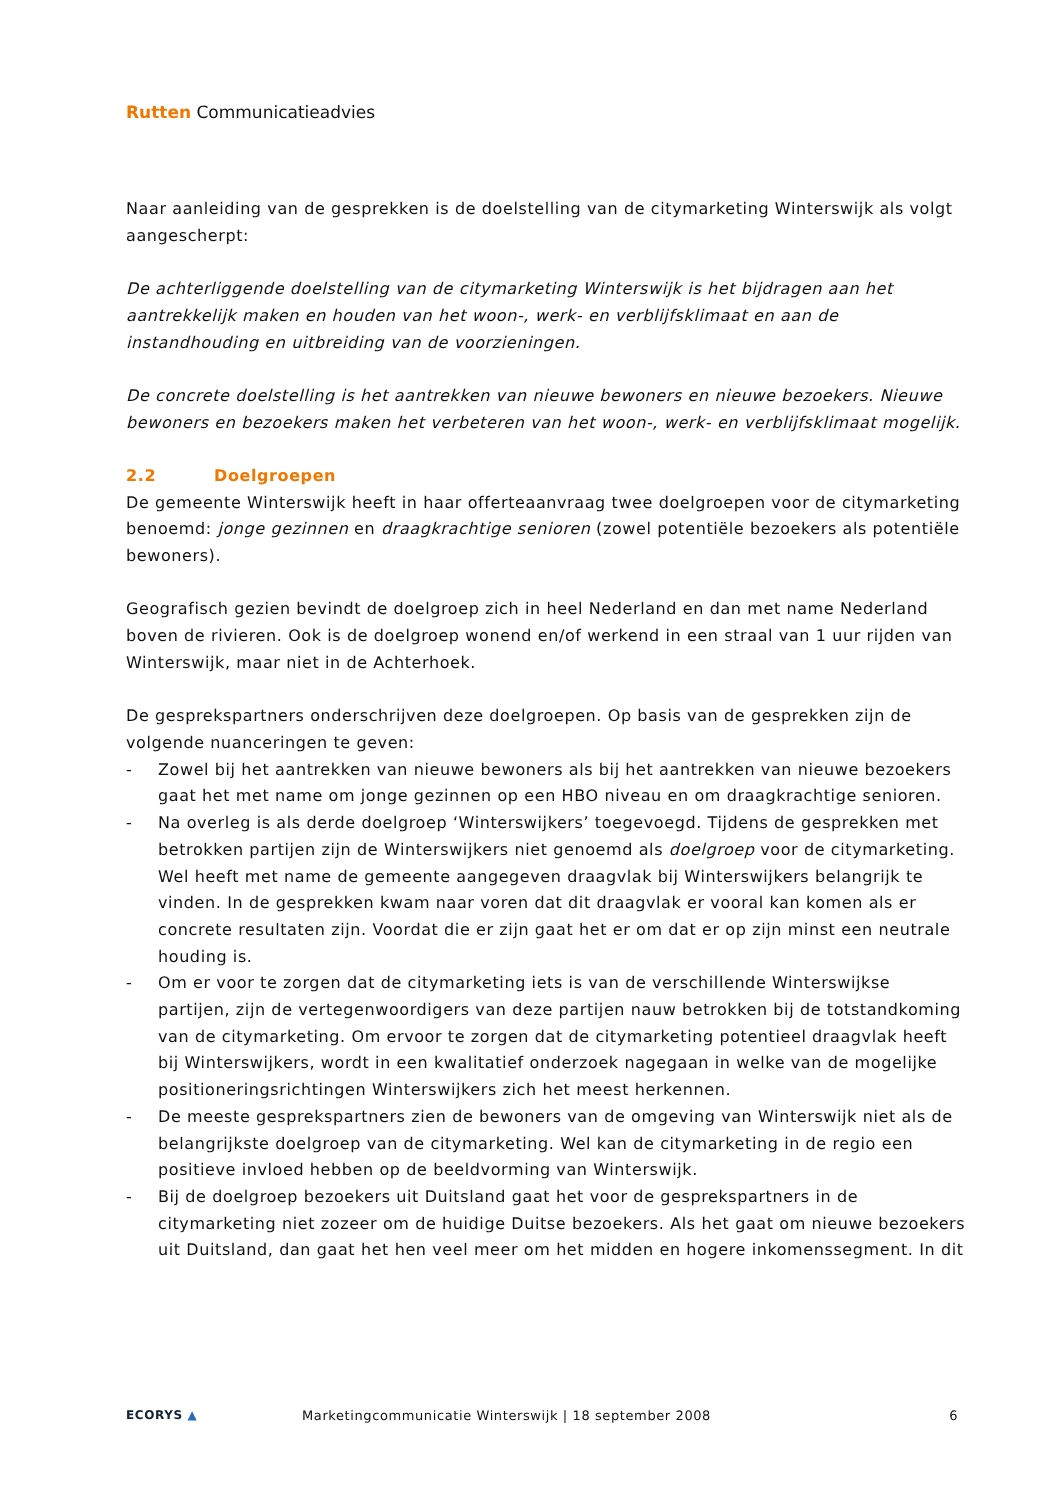Rutten Communicatieadvies
Naar aanleiding van de gesprekken is de doelstelling van de citymarketing Winterswijk als volgt aangescherpt:
De achterliggende doelstelling van de citymarketing Winterswijk is het bijdragen aan het aantrekkelijk maken en houden van het woon-, werk- en verblijfsklimaat en aan de instandhouding en uitbreiding van de voorzieningen.
De concrete doelstelling is het aantrekken van nieuwe bewoners en nieuwe bezoekers. Nieuwe bewoners en bezoekers maken het verbeteren van het woon-, werk- en verblijfsklimaat mogelijk.
2.2 Doelgroepen
De gemeente Winterswijk heeft in haar offerteaanvraag twee doelgroepen voor de citymarketing benoemd: jonge gezinnen en draagkrachtige senioren (zowel potentiële bezoekers als potentiële bewoners).
Geografisch gezien bevindt de doelgroep zich in heel Nederland en dan met name Nederland boven de rivieren. Ook is de doelgroep wonend en/of werkend in een straal van 1 uur rijden van Winterswijk, maar niet in de Achterhoek.
De gesprekspartners onderschrijven deze doelgroepen. Op basis van de gesprekken zijn de volgende nuanceringen te geven:
- Zowel bij het aantrekken van nieuwe bewoners als bij het aantrekken van nieuwe bezoekers gaat het met name om jonge gezinnen op een HBO niveau en om draagkrachtige senioren.
- Na overleg is als derde doelgroep ‘Winterswijkers’ toegevoegd. Tijdens de gesprekken met betrokken partijen zijn de Winterswijkers niet genoemd als doelgroep voor de citymarketing. Wel heeft met name de gemeente aangegeven draagvlak bij Winterswijkers belangrijk te vinden. In de gesprekken kwam naar voren dat dit draagvlak er vooral kan komen als er concrete resultaten zijn. Voordat die er zijn gaat het er om dat er op zijn minst een neutrale houding is.
- Om er voor te zorgen dat de citymarketing iets is van de verschillende Winterswijkse partijen, zijn de vertegenwoordigers van deze partijen nauw betrokken bij de totstandkoming van de citymarketing. Om ervoor te zorgen dat de citymarketing potentieel draagvlak heeft bij Winterswijkers, wordt in een kwalitatief onderzoek nagegaan in welke van de mogelijke positioneringsrichtingen Winterswijkers zich het meest herkennen.
- De meeste gesprekspartners zien de bewoners van de omgeving van Winterswijk niet als de belangrijkste doelgroep van de citymarketing. Wel kan de citymarketing in de regio een positieve invloed hebben op de beeldvorming van Winterswijk.
- Bij de doelgroep bezoekers uit Duitsland gaat het voor de gesprekspartners in de citymarketing niet zozeer om de huidige Duitse bezoekers. Als het gaat om nieuwe bezoekers uit Duitsland, dan gaat het hen veel meer om het midden en hogere inkomenssegment. In dit
ECORYS ▲ Marketingcommunicatie Winterswijk | 18 september 2008
6